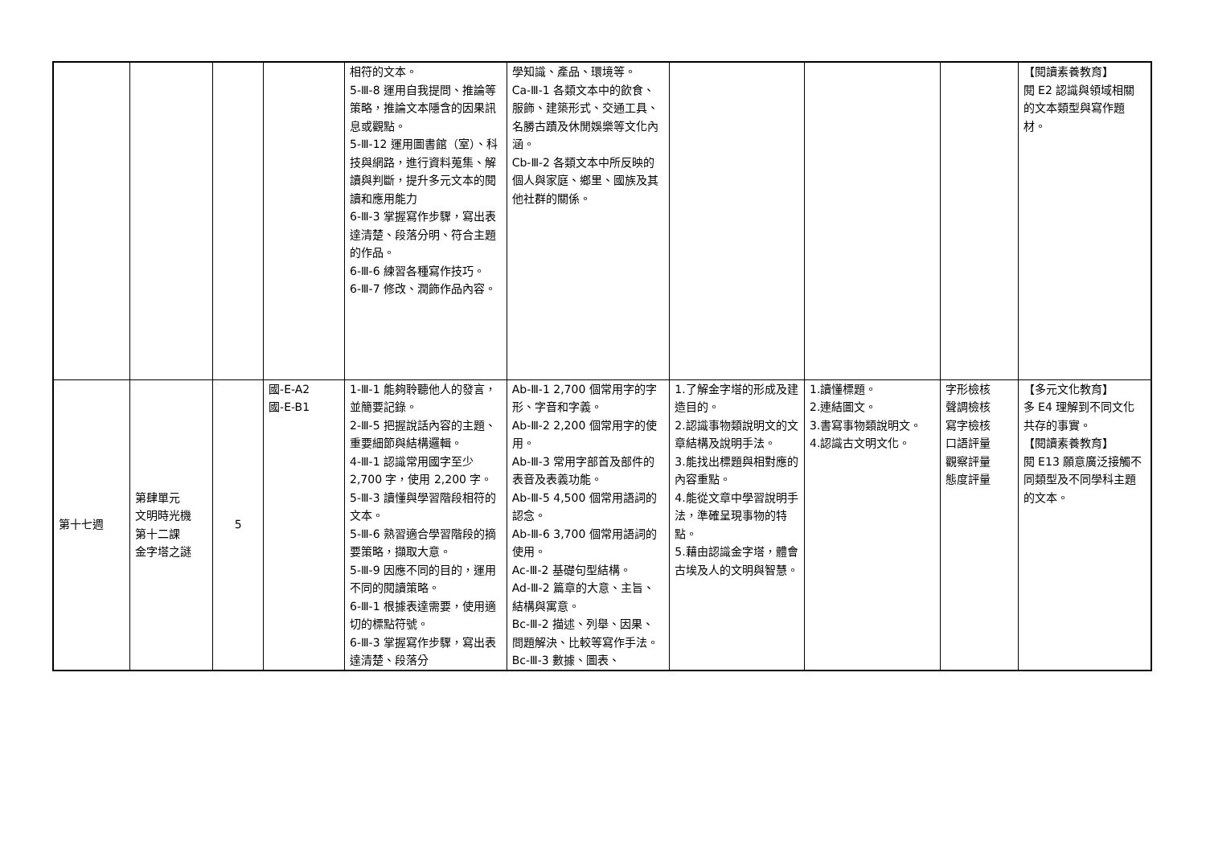| | | | | 相符的文本。 5-Ⅲ-8 運用自我提問、推論等策略，推論文本隱含的因果訊息或觀點。 5-Ⅲ-12 運用圖書館（室）、科技與網路，進行資料蒐集、解讀與判斷，提升多元文本的閱讀和應用能力 6-Ⅲ-3 掌握寫作步驟，寫出表達清楚、段落分明、符合主題的作品。 6-Ⅲ-6 練習各種寫作技巧。 6-Ⅲ-7 修改、潤飾作品內容。 | 學知識、產品、環境等。 Ca-Ⅲ-1 各類文本中的飲食、服飾、建築形式、交通工具、名勝古蹟及休閒娛樂等文化內涵。 Cb-Ⅲ-2 各類文本中所反映的個人與家庭、鄉里、國族及其他社群的關係。 | | | | 【閱讀素養教育】 閱 E2 認識與領域相關的文本類型與寫作題材。 |
| 第十七週 | 第肆單元 文明時光機 第十二課 金字塔之謎 | 5 | 國-E-A2 國-E-B1 | 1-Ⅲ-1 能夠聆聽他人的發言，並簡要記錄。 2-Ⅲ-5 把握說話內容的主題、重要細節與結構邏輯。 4-Ⅲ-1 認識常用國字至少 2,700 字，使用 2,200 字。 5-Ⅲ-3 讀懂與學習階段相符的文本。 5-Ⅲ-6 熟習適合學習階段的摘要策略，擷取大意。 5-Ⅲ-9 因應不同的目的，運用不同的閱讀策略。 6-Ⅲ-1 根據表達需要，使用適切的標點符號。 6-Ⅲ-3 掌握寫作步驟，寫出表達清楚、段落分 | Ab-Ⅲ-1 2,700 個常用字的字形、字音和字義。 Ab-Ⅲ-2 2,200 個常用字的使用。 Ab-Ⅲ-3 常用字部首及部件的表音及表義功能。 Ab-Ⅲ-5 4,500 個常用語詞的認念。 Ab-Ⅲ-6 3,700 個常用語詞的使用。 Ac-Ⅲ-2 基礎句型結構。 Ad-Ⅲ-2 篇章的大意、主旨、結構與寓意。 Bc-Ⅲ-2 描述、列舉、因果、問題解決、比較等寫作手法。 Bc-Ⅲ-3 數據、圖表、 | 1.了解金字塔的形成及建造目的。 2.認識事物類說明文的文章結構及說明手法。 3.能找出標題與相對應的內容重點。 4.能從文章中學習說明手法，準確呈現事物的特點。 5.藉由認識金字塔，體會古埃及人的文明與智慧。 | 1.讀懂標題。 2.連結圖文。 3.書寫事物類說明文。 4.認識古文明文化。 | 字形檢核 聲調檢核 寫字檢核 口語評量 觀察評量 態度評量 | 【多元文化教育】 多 E4 理解到不同文化共存的事實。 【閱讀素養教育】 閱 E13 願意廣泛接觸不同類型及不同學科主題的文本。 |